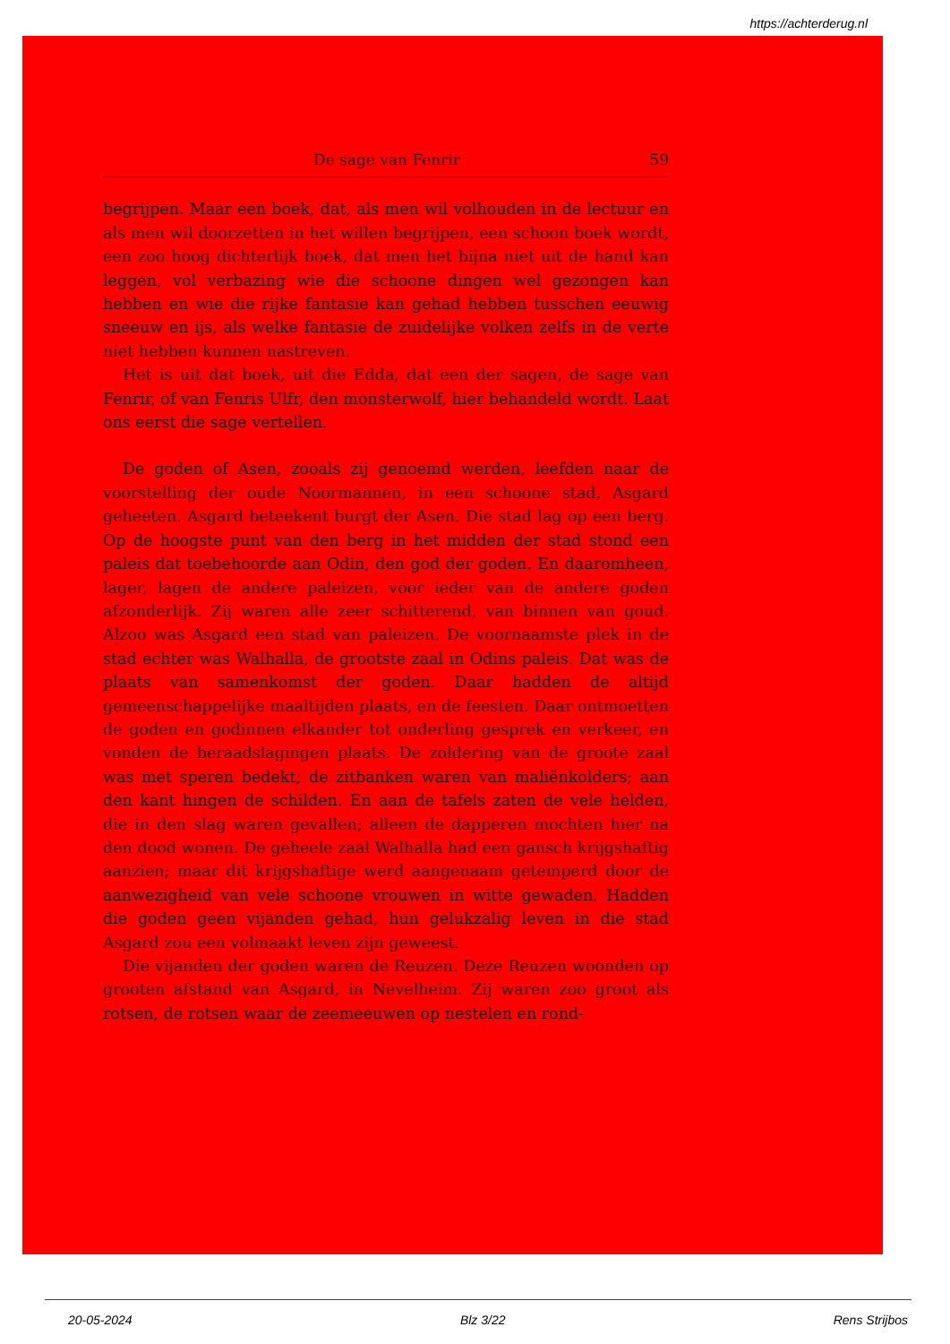https://achterderug.nl
De sage van Fenrir 59
begrijpen. Maar een boek, dat, als men wil volhouden in de lectuur en als men wil doorzetten in het willen begrijpen, een schoon boek wordt, een zoo hoog dichterlijk boek, dat men het bijna niet uit de hand kan leggen, vol verbazing wie die schoone dingen wel gezongen kan hebben en wie die rijke fantasie kan gehad hebben tusschen eeuwig sneeuw en ijs, als welke fantasie de zuidelijke volken zelfs in de verte niet hebben kunnen nastreven.
Het is uit dat boek, uit die Edda, dat een der sagen, de sage van Fenrir, of van Fenris Ulfr, den monsterwolf, hier behandeld wordt. Laat ons eerst die sage vertellen.
De goden of Asen, zooals zij genoemd werden, leefden naar de voorstelling der oude Noormannen, in een schoone stad, Asgard geheeten. Asgard beteekent burgt der Asen. Die stad lag op een berg. Op de hoogste punt van den berg in het midden der stad stond een paleis dat toebehoorde aan Odin, den god der goden. En daaromheen, lager, lagen de andere paleizen, voor ieder van de andere goden afzonderlijk. Zij waren alle zeer schitterend, van binnen van goud. Alzoo was Asgard een stad van paleizen. De voornaamste plek in de stad echter was Walhalla, de grootste zaal in Odins paleis. Dat was de plaats van samenkomst der goden. Daar hadden de altijd gemeenschappelijke maaltijden plaats, en de feesten. Daar ontmoetten de goden en godinnen elkander tot onderling gesprek en verkeer, en vonden de beraadslagingen plaats. De zoldering van de groote zaal was met speren bedekt; de zitbanken waren van maliënkolders; aan den kant hingen de schilden. En aan de tafels zaten de vele helden, die in den slag waren gevallen; alleen de dapperen mochten hier na den dood wonen. De geheele zaal Walhalla had een gansch krijgshaftig aanzien; maar dit krijgshaftige werd aangenaam getemperd door de aanwezigheid van vele schoone vrouwen in witte gewaden. Hadden die goden geen vijanden gehad, hun gelukzalig leven in die stad Asgard zou een volmaakt leven zijn geweest.
Die vijanden der goden waren de Reuzen. Deze Reuzen woonden op grooten afstand van Asgard, in Nevelheim. Zij waren zoo groot als rotsen, de rotsen waar de zeemeeuwen op nestelen en rond-
20-05-2024 Blz 3/22 Rens Strijbos